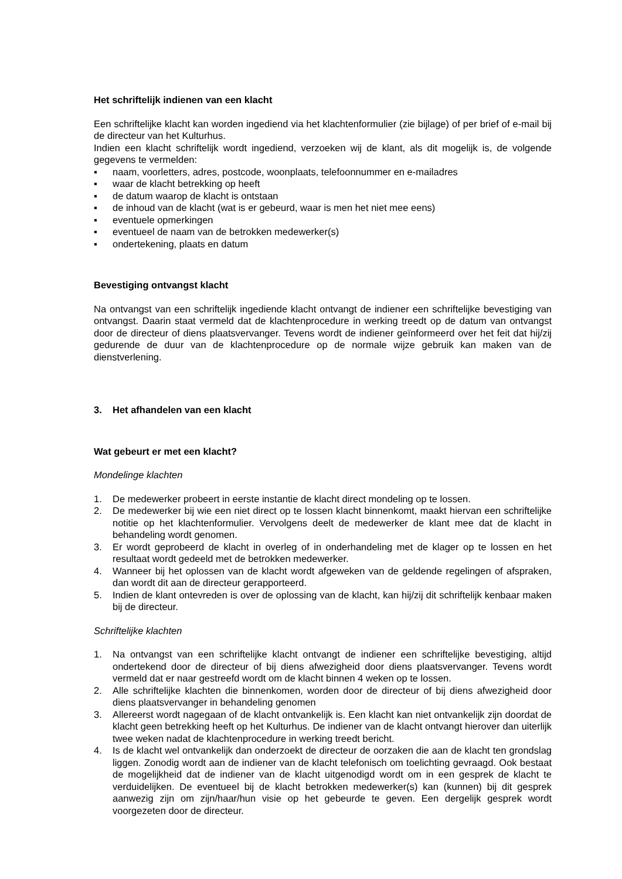Het schriftelijk indienen van een klacht
Een schriftelijke klacht kan worden ingediend via het klachtenformulier (zie bijlage) of per brief of e-mail bij de directeur van het Kulturhus.
Indien een klacht schriftelijk wordt ingediend, verzoeken wij de klant, als dit mogelijk is, de volgende gegevens te vermelden:
▪ naam, voorletters, adres, postcode, woonplaats, telefoonnummer en e-mailadres
▪ waar de klacht betrekking op heeft
▪ de datum waarop de klacht is ontstaan
▪ de inhoud van de klacht (wat is er gebeurd, waar is men het niet mee eens)
▪ eventuele opmerkingen
▪ eventueel de naam van de betrokken medewerker(s)
▪ ondertekening, plaats en datum
Bevestiging ontvangst klacht
Na ontvangst van een schriftelijk ingediende klacht ontvangt de indiener een schriftelijke bevestiging van ontvangst. Daarin staat vermeld dat de klachtenprocedure in werking treedt op de datum van ontvangst door de directeur of diens plaatsvervanger. Tevens wordt de indiener geïnformeerd over het feit dat hij/zij gedurende de duur van de klachtenprocedure op de normale wijze gebruik kan maken van de dienstverlening.
3. Het afhandelen van een klacht
Wat gebeurt er met een klacht?
Mondelinge klachten
1. De medewerker probeert in eerste instantie de klacht direct mondeling op te lossen.
2. De medewerker bij wie een niet direct op te lossen klacht binnenkomt, maakt hiervan een schriftelijke notitie op het klachtenformulier. Vervolgens deelt de medewerker de klant mee dat de klacht in behandeling wordt genomen.
3. Er wordt geprobeerd de klacht in overleg of in onderhandeling met de klager op te lossen en het resultaat wordt gedeeld met de betrokken medewerker.
4. Wanneer bij het oplossen van de klacht wordt afgeweken van de geldende regelingen of afspraken, dan wordt dit aan de directeur gerapporteerd.
5. Indien de klant ontevreden is over de oplossing van de klacht, kan hij/zij dit schriftelijk kenbaar maken bij de directeur.
Schriftelijke klachten
1. Na ontvangst van een schriftelijke klacht ontvangt de indiener een schriftelijke bevestiging, altijd ondertekend door de directeur of bij diens afwezigheid door diens plaatsvervanger. Tevens wordt vermeld dat er naar gestreefd wordt om de klacht binnen 4 weken op te lossen.
2. Alle schriftelijke klachten die binnenkomen, worden door de directeur of bij diens afwezigheid door diens plaatsvervanger in behandeling genomen
3. Allereerst wordt nagegaan of de klacht ontvankelijk is. Een klacht kan niet ontvankelijk zijn doordat de klacht geen betrekking heeft op het Kulturhus. De indiener van de klacht ontvangt hierover dan uiterlijk twee weken nadat de klachtenprocedure in werking treedt bericht.
4. Is de klacht wel ontvankelijk dan onderzoekt de directeur de oorzaken die aan de klacht ten grondslag liggen. Zonodig wordt aan de indiener van de klacht telefonisch om toelichting gevraagd. Ook bestaat de mogelijkheid dat de indiener van de klacht uitgenodigd wordt om in een gesprek de klacht te verduidelijken. De eventueel bij de klacht betrokken medewerker(s) kan (kunnen) bij dit gesprek aanwezig zijn om zijn/haar/hun visie op het gebeurde te geven. Een dergelijk gesprek wordt voorgezeten door de directeur.